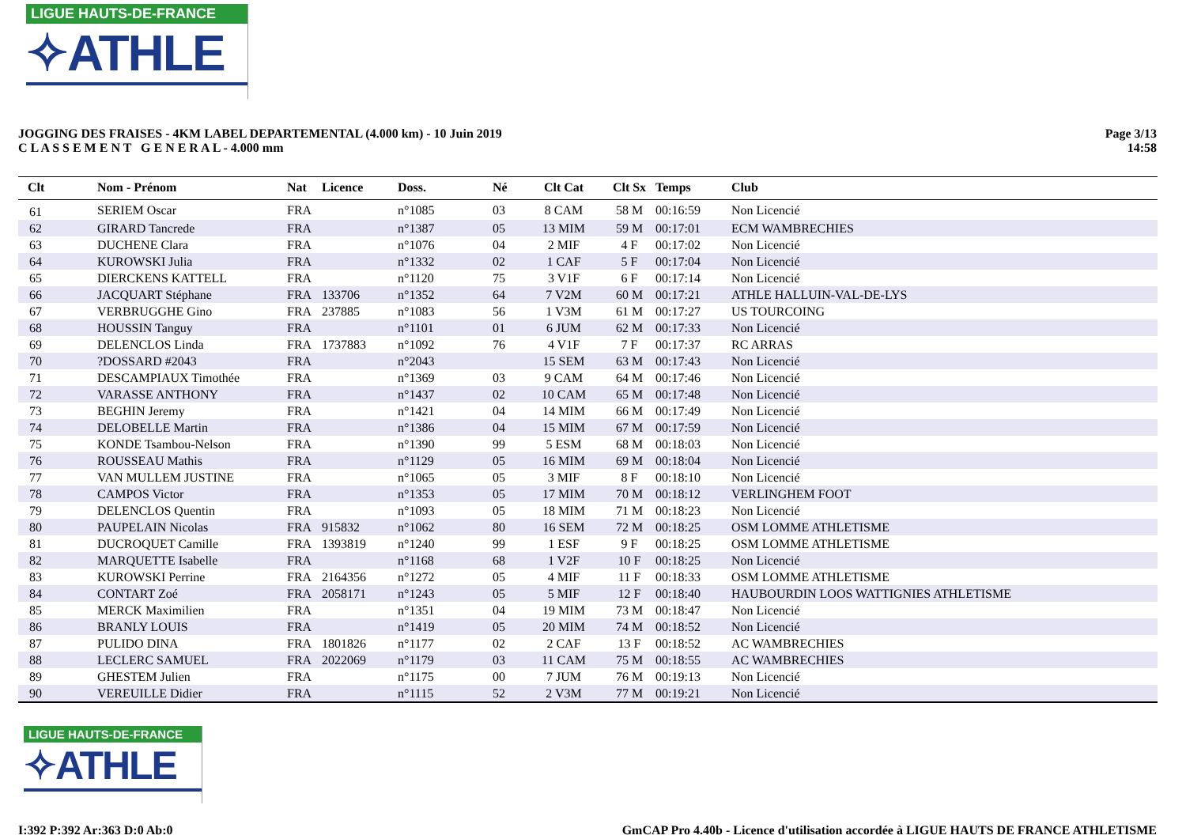LIGUE HAUTS-DE-FRANCE
✧ATHLE
JOGGING DES FRAISES - 4KM LABEL DEPARTEMENTAL (4.000 km) - 10 Juin 2019
C L A S S E M E N T G E N E R A L - 4.000 mm
Page 3/13
14:58
| Clt | Nom - Prénom | Nat | Licence | Doss. | Né | Clt Cat | Clt Sx | Temps | Club |
| --- | --- | --- | --- | --- | --- | --- | --- | --- | --- |
| 61 | SERIEM Oscar | FRA | | n°1085 | 03 | 8 CAM | 58 M | 00:16:59 | Non Licencié |
| 62 | GIRARD Tancrede | FRA | | n°1387 | 05 | 13 MIM | 59 M | 00:17:01 | ECM WAMBRECHIES |
| 63 | DUCHENE Clara | FRA | | n°1076 | 04 | 2 MIF | 4 F | 00:17:02 | Non Licencié |
| 64 | KUROWSKI Julia | FRA | | n°1332 | 02 | 1 CAF | 5 F | 00:17:04 | Non Licencié |
| 65 | DIERCKENS KATTELL | FRA | | n°1120 | 75 | 3 V1F | 6 F | 00:17:14 | Non Licencié |
| 66 | JACQUART Stéphane | FRA | 133706 | n°1352 | 64 | 7 V2M | 60 M | 00:17:21 | ATHLE HALLUIN-VAL-DE-LYS |
| 67 | VERBRUGGHE Gino | FRA | 237885 | n°1083 | 56 | 1 V3M | 61 M | 00:17:27 | US TOURCOING |
| 68 | HOUSSIN Tanguy | FRA | | n°1101 | 01 | 6 JUM | 62 M | 00:17:33 | Non Licencié |
| 69 | DELENCLOS Linda | FRA | 1737883 | n°1092 | 76 | 4 V1F | 7 F | 00:17:37 | RC ARRAS |
| 70 | ?DOSSARD #2043 | FRA | | n°2043 | | 15 SEM | 63 M | 00:17:43 | Non Licencié |
| 71 | DESCAMPIAUX Timothée | FRA | | n°1369 | 03 | 9 CAM | 64 M | 00:17:46 | Non Licencié |
| 72 | VARASSE ANTHONY | FRA | | n°1437 | 02 | 10 CAM | 65 M | 00:17:48 | Non Licencié |
| 73 | BEGHIN Jeremy | FRA | | n°1421 | 04 | 14 MIM | 66 M | 00:17:49 | Non Licencié |
| 74 | DELOBELLE Martin | FRA | | n°1386 | 04 | 15 MIM | 67 M | 00:17:59 | Non Licencié |
| 75 | KONDE Tsambou-Nelson | FRA | | n°1390 | 99 | 5 ESM | 68 M | 00:18:03 | Non Licencié |
| 76 | ROUSSEAU Mathis | FRA | | n°1129 | 05 | 16 MIM | 69 M | 00:18:04 | Non Licencié |
| 77 | VAN MULLEM JUSTINE | FRA | | n°1065 | 05 | 3 MIF | 8 F | 00:18:10 | Non Licencié |
| 78 | CAMPOS Victor | FRA | | n°1353 | 05 | 17 MIM | 70 M | 00:18:12 | VERLINGHEM FOOT |
| 79 | DELENCLOS Quentin | FRA | | n°1093 | 05 | 18 MIM | 71 M | 00:18:23 | Non Licencié |
| 80 | PAUPELAIN Nicolas | FRA | 915832 | n°1062 | 80 | 16 SEM | 72 M | 00:18:25 | OSM LOMME ATHLETISME |
| 81 | DUCROQUET Camille | FRA | 1393819 | n°1240 | 99 | 1 ESF | 9 F | 00:18:25 | OSM LOMME ATHLETISME |
| 82 | MARQUETTE Isabelle | FRA | | n°1168 | 68 | 1 V2F | 10 F | 00:18:25 | Non Licencié |
| 83 | KUROWSKI Perrine | FRA | 2164356 | n°1272 | 05 | 4 MIF | 11 F | 00:18:33 | OSM LOMME ATHLETISME |
| 84 | CONTART Zoé | FRA | 2058171 | n°1243 | 05 | 5 MIF | 12 F | 00:18:40 | HAUBOURDIN LOOS WATTIGNIES ATHLETISME |
| 85 | MERCK Maximilien | FRA | | n°1351 | 04 | 19 MIM | 73 M | 00:18:47 | Non Licencié |
| 86 | BRANLY LOUIS | FRA | | n°1419 | 05 | 20 MIM | 74 M | 00:18:52 | Non Licencié |
| 87 | PULIDO DINA | FRA | 1801826 | n°1177 | 02 | 2 CAF | 13 F | 00:18:52 | AC WAMBRECHIES |
| 88 | LECLERC SAMUEL | FRA | 2022069 | n°1179 | 03 | 11 CAM | 75 M | 00:18:55 | AC WAMBRECHIES |
| 89 | GHESTEM Julien | FRA | | n°1175 | 00 | 7 JUM | 76 M | 00:19:13 | Non Licencié |
| 90 | VEREUILLE Didier | FRA | | n°1115 | 52 | 2 V3M | 77 M | 00:19:21 | Non Licencié |
LIGUE HAUTS-DE-FRANCE
✧ATHLE
I:392 P:392 Ar:363 D:0 Ab:0 GmCAP Pro 4.40b - Licence d'utilisation accordée à LIGUE HAUTS DE FRANCE ATHLETISME